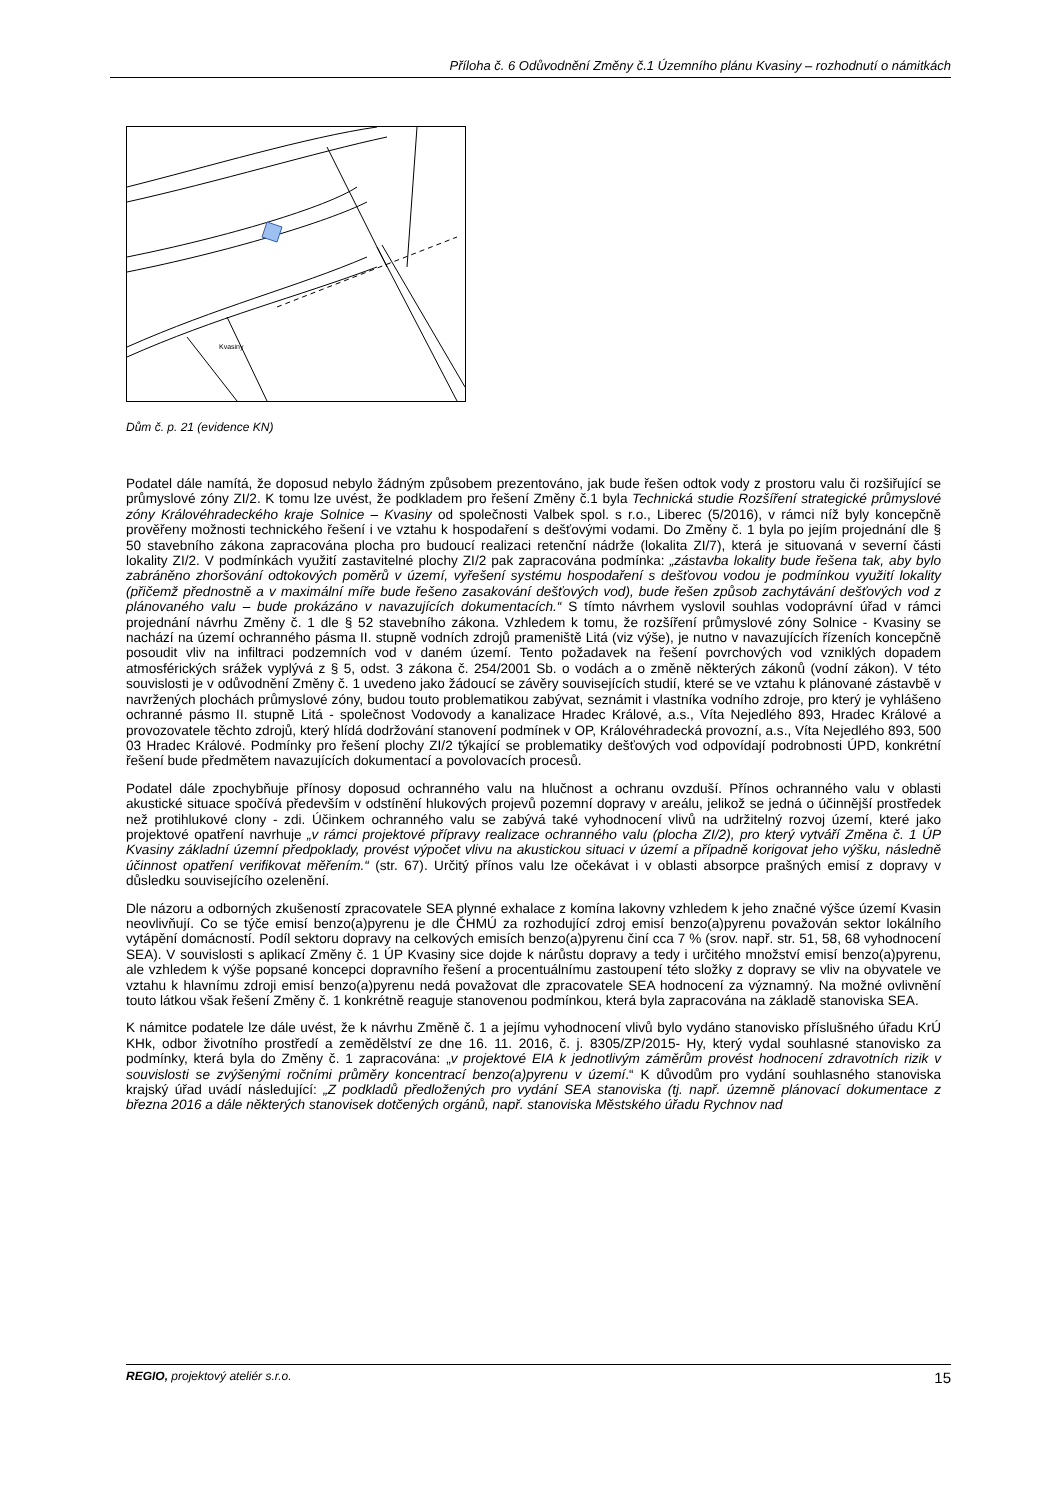Příloha č. 6 Odůvodnění Změny č.1 Územního plánu Kvasiny – rozhodnutí o námitkách
Kvasiny
Dům č. p. 21 (evidence KN)
Podatel dále namítá, že doposud nebylo žádným způsobem prezentováno, jak bude řešen odtok vody z prostoru valu či rozšiřující se průmyslové zóny ZI/2. K tomu lze uvést, že podkladem pro řešení Změny č.1 byla Technická studie Rozšíření strategické průmyslové zóny Královéhradeckého kraje Solnice – Kvasiny od společnosti Valbek spol. s r.o., Liberec (5/2016), v rámci níž byly koncepčně prověřeny možnosti technického řešení i ve vztahu k hospodaření s dešťovými vodami. Do Změny č. 1 byla po jejím projednání dle § 50 stavebního zákona zapracována plocha pro budoucí realizaci retenční nádrže (lokalita ZI/7), která je situovaná v severní části lokality ZI/2. V podmínkách využití zastavitelné plochy ZI/2 pak zapracována podmínka: „zástavba lokality bude řešena tak, aby bylo zabráněno zhoršování odtokových poměrů v území, vyřešení systému hospodaření s dešťovou vodou je podmínkou využití lokality (přičemž přednostně a v maximální míře bude řešeno zasakování dešťových vod), bude řešen způsob zachytávání dešťových vod z plánovaného valu – bude prokázáno v navazujících dokumentacích.“ S tímto návrhem vyslovil souhlas vodoprávní úřad v rámci projednání návrhu Změny č. 1 dle § 52 stavebního zákona. Vzhledem k tomu, že rozšíření průmyslové zóny Solnice - Kvasiny se nachází na území ochranného pásma II. stupně vodních zdrojů prameniště Litá (viz výše), je nutno v navazujících řízeních koncepčně posoudit vliv na infiltraci podzemních vod v daném území. Tento požadavek na řešení povrchových vod vzniklých dopadem atmosférických srážek vyplývá z § 5, odst. 3 zákona č. 254/2001 Sb. o vodách a o změně některých zákonů (vodní zákon). V této souvislosti je v odůvodnění Změny č. 1 uvedeno jako žádoucí se závěry souvisejících studií, které se ve vztahu k plánované zástavbě v navržených plochách průmyslové zóny, budou touto problematikou zabývat, seznámit i vlastníka vodního zdroje, pro který je vyhlášeno ochranné pásmo II. stupně Litá - společnost Vodovody a kanalizace Hradec Králové, a.s., Víta Nejedlého 893, Hradec Králové a provozovatele těchto zdrojů, který hlídá dodržování stanovení podmínek v OP, Královéhradecká provozní, a.s., Víta Nejedlého 893, 500 03 Hradec Králové. Podmínky pro řešení plochy ZI/2 týkající se problematiky dešťových vod odpovídají podrobnosti ÚPD, konkrétní řešení bude předmětem navazujících dokumentací a povolovacích procesů.
Podatel dále zpochybňuje přínosy doposud ochranného valu na hlučnost a ochranu ovzduší. Přínos ochranného valu v oblasti akustické situace spočívá především v odstínění hlukových projevů pozemní dopravy v areálu, jelikož se jedná o účinnější prostředek než protihlukové clony - zdi. Účinkem ochranného valu se zabývá také vyhodnocení vlivů na udržitelný rozvoj území, které jako projektové opatření navrhuje „v rámci projektové přípravy realizace ochranného valu (plocha ZI/2), pro který vytváří Změna č. 1 ÚP Kvasiny základní územní předpoklady, provést výpočet vlivu na akustickou situaci v území a případně korigovat jeho výšku, následně účinnost opatření verifikovat měřením.“ (str. 67). Určitý přínos valu lze očekávat i v oblasti absorpce prašných emisí z dopravy v důsledku souvisejícího ozelenění.
Dle názoru a odborných zkušeností zpracovatele SEA plynné exhalace z komína lakovny vzhledem k jeho značné výšce území Kvasin neovlivňují. Co se týče emisí benzo(a)pyrenu je dle ČHMÚ za rozhodující zdroj emisí benzo(a)pyrenu považován sektor lokálního vytápění domácností. Podíl sektoru dopravy na celkových emisích benzo(a)pyrenu činí cca 7 % (srov. např. str. 51, 58, 68 vyhodnocení SEA). V souvislosti s aplikací Změny č. 1 ÚP Kvasiny sice dojde k nárůstu dopravy a tedy i určitého množství emisí benzo(a)pyrenu, ale vzhledem k výše popsané koncepci dopravního řešení a procentuálnímu zastoupení této složky z dopravy se vliv na obyvatele ve vztahu k hlavnímu zdroji emisí benzo(a)pyrenu nedá považovat dle zpracovatele SEA hodnocení za významný. Na možné ovlivnění touto látkou však řešení Změny č. 1 konkrétně reaguje stanovenou podmínkou, která byla zapracována na základě stanoviska SEA.
K námitce podatele lze dále uvést, že k návrhu Změně č. 1 a jejímu vyhodnocení vlivů bylo vydáno stanovisko příslušného úřadu KrÚ KHk, odbor životního prostředí a zemědělství ze dne 16. 11. 2016, č. j. 8305/ZP/2015- Hy, který vydal souhlasné stanovisko za podmínky, která byla do Změny č. 1 zapracována: „v projektové EIA k jednotlivým záměrům provést hodnocení zdravotních rizik v souvislosti se zvýšenými ročními průměry koncentrací benzo(a)pyrenu v území.“ K důvodům pro vydání souhlasného stanoviska krajský úřad uvádí následující: „Z podkladů předložených pro vydání SEA stanoviska (tj. např. územně plánovací dokumentace z března 2016 a dále některých stanovisek dotčených orgánů, např. stanoviska Městského úřadu Rychnov nad
REGIO, projektový ateliér s.r.o. 15